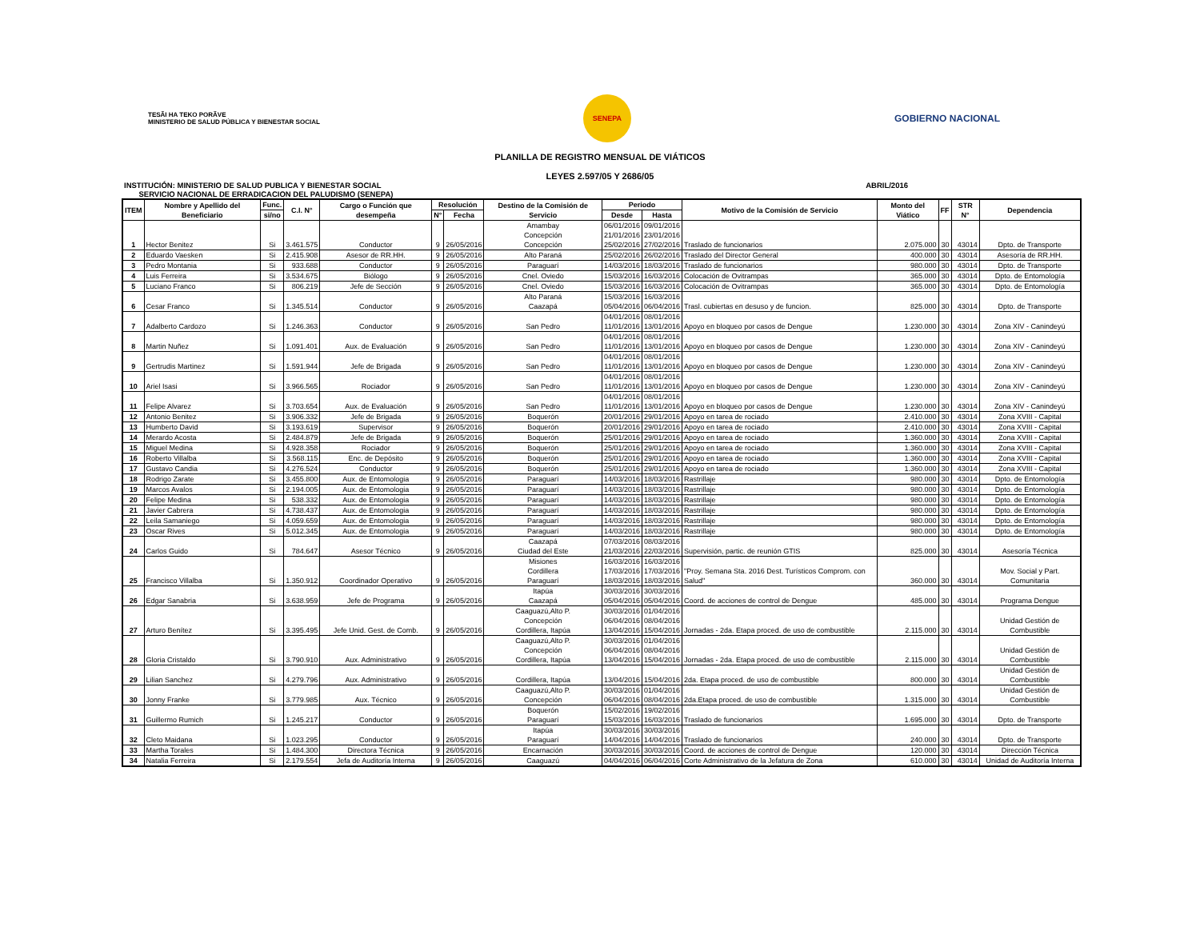TESÃI HA TEKO PORÃVE
MINISTERIO DE SALUD PÚBLICA Y BIENESTAR SOCIAL
SENEPA
GOBIERNO NACIONAL
PLANILLA DE REGISTRO MENSUAL DE VIÁTICOS
LEYES 2.597/05 Y 2686/05
INSTITUCIÓN: MINISTERIO DE SALUD PUBLICA Y BIENESTAR SOCIAL
SERVICIO NACIONAL DE ERRADICACION DEL PALUDISMO (SENEPA) ABRIL/2016
| ITEM | Nombre y Apellido del Beneficiario | Func. | C.I. N° | Cargo o Función que desempeña | Resolución | | Destino de la Comisión de Servicio | Periodo | | Motivo de la Comisión de Servicio | Monto del Viático | FF | STR N° | Dependencia |
| --- | --- | --- | --- | --- | --- | --- | --- | --- | --- | --- | --- | --- | --- | --- |
| | | si/no | | | N° | Fecha | | Desde | Hasta | | | | | |
| 1 | Hector Benitez | Si | 3.461.575 | Conductor | 9 | 26/05/2016 | Amambay Concepción Concepción | 06/01/2016 21/01/2016 25/02/2016 | 09/01/2016 23/01/2016 27/02/2016 | Traslado de funcionarios | 2.075.000 | 30 | 43014 | Dpto. de Transporte |
| 2 | Eduardo Vaesken | Si | 2.415.908 | Asesor de RR.HH. | 9 | 26/05/2016 | Alto Paraná | 25/02/2016 | 26/02/2016 | Traslado del Director General | 400.000 | 30 | 43014 | Asesoría de RR.HH. |
| 3 | Pedro Montania | Si | 933.688 | Conductor | 9 | 26/05/2016 | Paraguarí | 14/03/2016 | 18/03/2016 | Traslado de funcionarios | 980.000 | 30 | 43014 | Dpto. de Transporte |
| 4 | Luis Ferreira | Si | 3.534.675 | Biólogo | 9 | 26/05/2016 | Cnel. Oviedo | 15/03/2016 | 16/03/2016 | Colocación de Ovitrampas | 365.000 | 30 | 43014 | Dpto. de Entomología |
| 5 | Luciano Franco | Si | 806.219 | Jefe de Sección | 9 | 26/05/2016 | Cnel. Oviedo | 15/03/2016 | 16/03/2016 | Colocación de Ovitrampas | 365.000 | 30 | 43014 | Dpto. de Entomología |
| 6 | Cesar Franco | Si | 1.345.514 | Conductor | 9 | 26/05/2016 | Alto Paraná Caazapá | 15/03/2016 05/04/2016 | 16/03/2016 06/04/2016 | Trasl. cubiertas en desuso y de funcion. | 825.000 | 30 | 43014 | Dpto. de Transporte |
| 7 | Adalberto Cardozo | Si | 1.246.363 | Conductor | 9 | 26/05/2016 | San Pedro | 04/01/2016 11/01/2016 | 08/01/2016 13/01/2016 | Apoyo en bloqueo por casos de Dengue | 1.230.000 | 30 | 43014 | Zona XIV - Canindeyú |
| 8 | Martin Nuñez | Si | 1.091.401 | Aux. de Evaluación | 9 | 26/05/2016 | San Pedro | 04/01/2016 11/01/2016 | 08/01/2016 13/01/2016 | Apoyo en bloqueo por casos de Dengue | 1.230.000 | 30 | 43014 | Zona XIV - Canindeyú |
| 9 | Gertrudis Martinez | Si | 1.591.944 | Jefe de Brigada | 9 | 26/05/2016 | San Pedro | 04/01/2016 11/01/2016 | 08/01/2016 13/01/2016 | Apoyo en bloqueo por casos de Dengue | 1.230.000 | 30 | 43014 | Zona XIV - Canindeyú |
| 10 | Ariel Isasi | Si | 3.966.565 | Rociador | 9 | 26/05/2016 | San Pedro | 04/01/2016 11/01/2016 | 08/01/2016 13/01/2016 | Apoyo en bloqueo por casos de Dengue | 1.230.000 | 30 | 43014 | Zona XIV - Canindeyú |
| 11 | Felipe Alvarez | Si | 3.703.654 | Aux. de Evaluación | 9 | 26/05/2016 | San Pedro | 04/01/2016 11/01/2016 | 08/01/2016 13/01/2016 | Apoyo en bloqueo por casos de Dengue | 1.230.000 | 30 | 43014 | Zona XIV - Canindeyú |
| 12 | Antonio Benitez | Si | 3.906.332 | Jefe de Brigada | 9 | 26/05/2016 | Boquerón | 20/01/2016 | 29/01/2016 | Apoyo en tarea de rociado | 2.410.000 | 30 | 43014 | Zona XVIII - Capital |
| 13 | Humberto David | Si | 3.193.619 | Supervisor | 9 | 26/05/2016 | Boquerón | 20/01/2016 | 29/01/2016 | Apoyo en tarea de rociado | 2.410.000 | 30 | 43014 | Zona XVIII - Capital |
| 14 | Merardo Acosta | Si | 2.484.879 | Jefe de Brigada | 9 | 26/05/2016 | Boquerón | 25/01/2016 | 29/01/2016 | Apoyo en tarea de rociado | 1.360.000 | 30 | 43014 | Zona XVIII - Capital |
| 15 | Miguel Medina | Si | 4.928.358 | Rociador | 9 | 26/05/2016 | Boquerón | 25/01/2016 | 29/01/2016 | Apoyo en tarea de rociado | 1.360.000 | 30 | 43014 | Zona XVIII - Capital |
| 16 | Roberto Villalba | Si | 3.568.115 | Enc. de Depósito | 9 | 26/05/2016 | Boquerón | 25/01/2016 | 29/01/2016 | Apoyo en tarea de rociado | 1.360.000 | 30 | 43014 | Zona XVIII - Capital |
| 17 | Gustavo Candia | Si | 4.276.524 | Conductor | 9 | 26/05/2016 | Boquerón | 25/01/2016 | 29/01/2016 | Apoyo en tarea de rociado | 1.360.000 | 30 | 43014 | Zona XVIII - Capital |
| 18 | Rodrigo Zarate | Si | 3.455.800 | Aux. de Entomologia | 9 | 26/05/2016 | Paraguarí | 14/03/2016 | 18/03/2016 | Rastrillaje | 980.000 | 30 | 43014 | Dpto. de Entomología |
| 19 | Marcos Avalos | Si | 2.194.005 | Aux. de Entomologia | 9 | 26/05/2016 | Paraguarí | 14/03/2016 | 18/03/2016 | Rastrillaje | 980.000 | 30 | 43014 | Dpto. de Entomología |
| 20 | Felipe Medina | Si | 538.332 | Aux. de Entomologia | 9 | 26/05/2016 | Paraguarí | 14/03/2016 | 18/03/2016 | Rastrillaje | 980.000 | 30 | 43014 | Dpto. de Entomología |
| 21 | Javier Cabrera | Si | 4.738.437 | Aux. de Entomologia | 9 | 26/05/2016 | Paraguarí | 14/03/2016 | 18/03/2016 | Rastrillaje | 980.000 | 30 | 43014 | Dpto. de Entomología |
| 22 | Leila Samaniego | Si | 4.059.659 | Aux. de Entomologia | 9 | 26/05/2016 | Paraguarí | 14/03/2016 | 18/03/2016 | Rastrillaje | 980.000 | 30 | 43014 | Dpto. de Entomología |
| 23 | Oscar Rives | Si | 5.012.345 | Aux. de Entomologia | 9 | 26/05/2016 | Paraguarí | 14/03/2016 | 18/03/2016 | Rastrillaje | 980.000 | 30 | 43014 | Dpto. de Entomología |
| 24 | Carlos Guido | Si | 784.647 | Asesor Técnico | 9 | 26/05/2016 | Caazapá Ciudad del Este | 07/03/2016 21/03/2016 | 08/03/2016 22/03/2016 | Supervisión, partic. de reunión GTIS | 825.000 | 30 | 43014 | Asesoría Técnica |
| 25 | Francisco Villalba | Si | 1.350.912 | Coordinador Operativo | 9 | 26/05/2016 | Misiones Cordillera Paraguarí | 16/03/2016 17/03/2016 18/03/2016 | 16/03/2016 17/03/2016 18/03/2016 | "Proy. Semana Sta. 2016 Dest. Turísticos Comprom. con Salud" | 360.000 | 30 | 43014 | Mov. Social y Part. Comunitaria |
| 26 | Edgar Sanabria | Si | 3.638.959 | Jefe de Programa | 9 | 26/05/2016 | Itapúa Caazapá | 30/03/2016 05/04/2016 | 30/03/2016 05/04/2016 | Coord. de acciones de control de Dengue | 485.000 | 30 | 43014 | Programa Dengue |
| 27 | Arturo Benítez | Si | 3.395.495 | Jefe Unid. Gest. de Comb. | 9 | 26/05/2016 | Caaguazú,Alto P. Concepción Cordillera, Itapúa | 30/03/2016 06/04/2016 13/04/2016 | 01/04/2016 08/04/2016 15/04/2016 | Jornadas - 2da. Etapa proced. de uso de combustible | 2.115.000 | 30 | 43014 | Unidad Gestión de Combustible |
| 28 | Gloria Cristaldo | Si | 3.790.910 | Aux. Administrativo | 9 | 26/05/2016 | Caaguazú,Alto P. Concepción Cordillera, Itapúa | 30/03/2016 06/04/2016 13/04/2016 | 01/04/2016 08/04/2016 15/04/2016 | Jornadas - 2da. Etapa proced. de uso de combustible | 2.115.000 | 30 | 43014 | Unidad Gestión de Combustible |
| 29 | Lilian Sanchez | Si | 4.279.796 | Aux. Administrativo | 9 | 26/05/2016 | Cordillera, Itapúa | 13/04/2016 | 15/04/2016 | 2da. Etapa proced. de uso de combustible | 800.000 | 30 | 43014 | Unidad Gestión de Combustible |
| 30 | Jonny Franke | Si | 3.779.985 | Aux. Técnico | 9 | 26/05/2016 | Caaguazú,Alto P. Concepción | 30/03/2016 06/04/2016 | 01/04/2016 08/04/2016 | 2da.Etapa proced. de uso de combustible | 1.315.000 | 30 | 43014 | Unidad Gestión de Combustible |
| 31 | Guillermo Rumich | Si | 1.245.217 | Conductor | 9 | 26/05/2016 | Boquerón Paraguarí | 15/02/2016 15/03/2016 | 19/02/2016 16/03/2016 | Traslado de funcionarios | 1.695.000 | 30 | 43014 | Dpto. de Transporte |
| 32 | Cleto Maidana | Si | 1.023.295 | Conductor | 9 | 26/05/2016 | Itapúa Paraguarí | 30/03/2016 14/04/2016 | 30/03/2016 14/04/2016 | Traslado de funcionarios | 240.000 | 30 | 43014 | Dpto. de Transporte |
| 33 | Martha Torales | Si | 1.484.300 | Directora Técnica | 9 | 26/05/2016 | Encarnación | 30/03/2016 | 30/03/2016 | Coord. de acciones de control de Dengue | 120.000 | 30 | 43014 | Dirección Técnica |
| 34 | Natalia Ferreira | Si | 2.179.554 | Jefa de Auditoría Interna | 9 | 26/05/2016 | Caaguazú | 04/04/2016 | 06/04/2016 | Corte Administrativo de la Jefatura de Zona | 610.000 | 30 | 43014 | Unidad de Auditoría Interna |